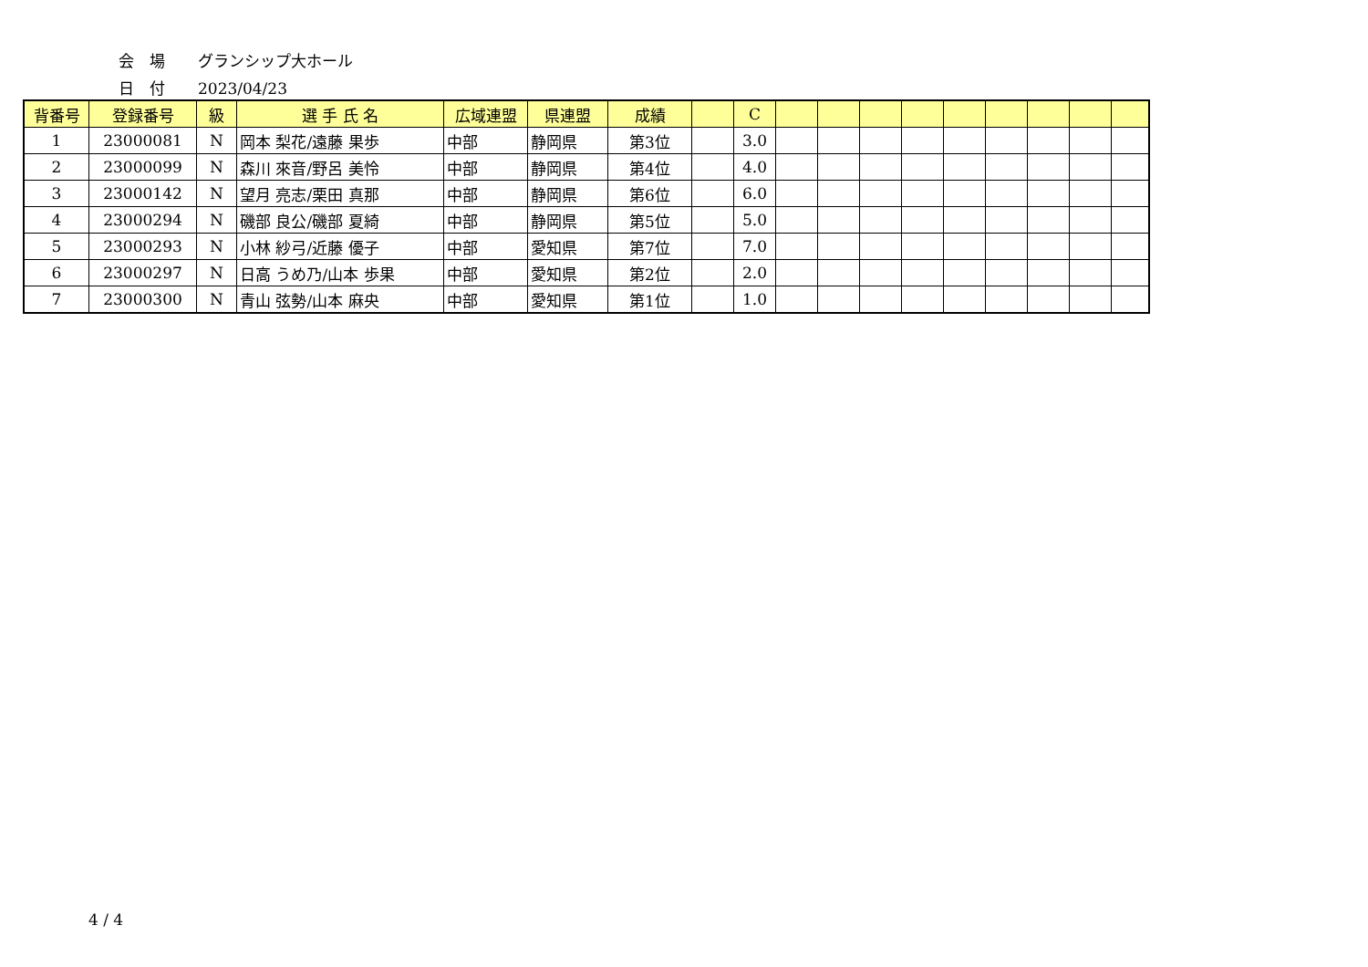会　場 グランシップ大ホール
日　付 2023/04/23
| 背番号 | 登録番号 | 級 | 選 手 氏 名 | 広域連盟 | 県連盟 | 成績 | | C | | | | | | | | | |
| --- | --- | --- | --- | --- | --- | --- | --- | --- | --- | --- | --- | --- | --- | --- | --- | --- | --- |
| 1 | 23000081 | N | 岡本 梨花/遠藤 果歩 | 中部 | 静岡県 | 第3位 | | 3.0 | | | | | | | | | |
| 2 | 23000099 | N | 森川 來音/野呂 美怜 | 中部 | 静岡県 | 第4位 | | 4.0 | | | | | | | | | |
| 3 | 23000142 | N | 望月 亮志/栗田 真那 | 中部 | 静岡県 | 第6位 | | 6.0 | | | | | | | | | |
| 4 | 23000294 | N | 磯部 良公/磯部 夏綺 | 中部 | 静岡県 | 第5位 | | 5.0 | | | | | | | | | |
| 5 | 23000293 | N | 小林 紗弓/近藤 優子 | 中部 | 愛知県 | 第7位 | | 7.0 | | | | | | | | | |
| 6 | 23000297 | N | 日高 うめ乃/山本 歩果 | 中部 | 愛知県 | 第2位 | | 2.0 | | | | | | | | | |
| 7 | 23000300 | N | 青山 弦勢/山本 麻央 | 中部 | 愛知県 | 第1位 | | 1.0 | | | | | | | | | |
4 / 4